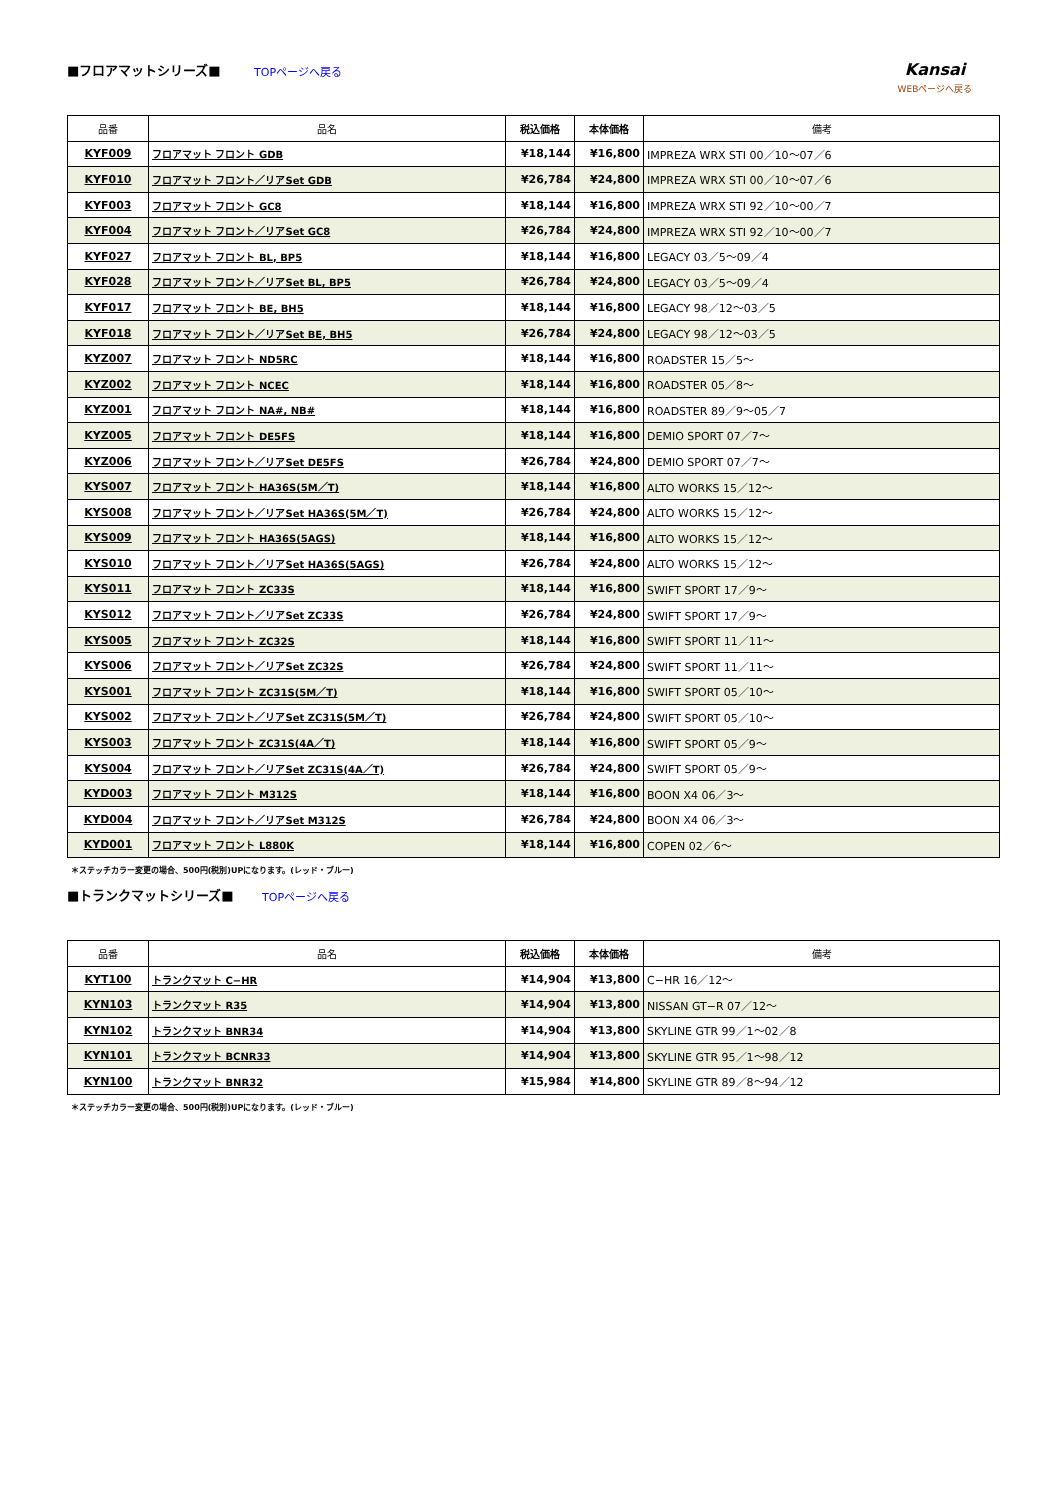■フロアマットシリーズ■
TOPページへ戻る
Kansai
WEBページへ戻る
| 品番 | 品名 | 税込価格 | 本体価格 | 備考 |
| --- | --- | --- | --- | --- |
| KYF009 | フロアマット フロント GDB | ¥18,144 | ¥16,800 | IMPREZA WRX STI 00／10～07／6 |
| KYF010 | フロアマット フロント／リアSet GDB | ¥26,784 | ¥24,800 | IMPREZA WRX STI 00／10～07／6 |
| KYF003 | フロアマット フロント GC8 | ¥18,144 | ¥16,800 | IMPREZA WRX STI 92／10～00／7 |
| KYF004 | フロアマット フロント／リアSet GC8 | ¥26,784 | ¥24,800 | IMPREZA WRX STI 92／10～00／7 |
| KYF027 | フロアマット フロント BL, BP5 | ¥18,144 | ¥16,800 | LEGACY 03／5～09／4 |
| KYF028 | フロアマット フロント／リアSet BL, BP5 | ¥26,784 | ¥24,800 | LEGACY 03／5～09／4 |
| KYF017 | フロアマット フロント BE, BH5 | ¥18,144 | ¥16,800 | LEGACY 98／12～03／5 |
| KYF018 | フロアマット フロント／リアSet BE, BH5 | ¥26,784 | ¥24,800 | LEGACY 98／12～03／5 |
| KYZ007 | フロアマット フロント ND5RC | ¥18,144 | ¥16,800 | ROADSTER 15／5～ |
| KYZ002 | フロアマット フロント NCEC | ¥18,144 | ¥16,800 | ROADSTER 05／8～ |
| KYZ001 | フロアマット フロント NA#, NB# | ¥18,144 | ¥16,800 | ROADSTER 89／9～05／7 |
| KYZ005 | フロアマット フロント DE5FS | ¥18,144 | ¥16,800 | DEMIO SPORT 07／7～ |
| KYZ006 | フロアマット フロント／リアSet DE5FS | ¥26,784 | ¥24,800 | DEMIO SPORT 07／7～ |
| KYS007 | フロアマット フロント HA36S(5M／T) | ¥18,144 | ¥16,800 | ALTO WORKS 15／12～ |
| KYS008 | フロアマット フロント／リアSet HA36S(5M／T) | ¥26,784 | ¥24,800 | ALTO WORKS 15／12～ |
| KYS009 | フロアマット フロント HA36S(5AGS) | ¥18,144 | ¥16,800 | ALTO WORKS 15／12～ |
| KYS010 | フロアマット フロント／リアSet HA36S(5AGS) | ¥26,784 | ¥24,800 | ALTO WORKS 15／12～ |
| KYS011 | フロアマット フロント ZC33S | ¥18,144 | ¥16,800 | SWIFT SPORT 17／9～ |
| KYS012 | フロアマット フロント／リアSet ZC33S | ¥26,784 | ¥24,800 | SWIFT SPORT 17／9～ |
| KYS005 | フロアマット フロント ZC32S | ¥18,144 | ¥16,800 | SWIFT SPORT 11／11～ |
| KYS006 | フロアマット フロント／リアSet ZC32S | ¥26,784 | ¥24,800 | SWIFT SPORT 11／11～ |
| KYS001 | フロアマット フロント ZC31S(5M／T) | ¥18,144 | ¥16,800 | SWIFT SPORT 05／10～ |
| KYS002 | フロアマット フロント／リアSet ZC31S(5M／T) | ¥26,784 | ¥24,800 | SWIFT SPORT 05／10～ |
| KYS003 | フロアマット フロント ZC31S(4A／T) | ¥18,144 | ¥16,800 | SWIFT SPORT 05／9～ |
| KYS004 | フロアマット フロント／リアSet ZC31S(4A／T) | ¥26,784 | ¥24,800 | SWIFT SPORT 05／9～ |
| KYD003 | フロアマット フロント M312S | ¥18,144 | ¥16,800 | BOON X4 06／3～ |
| KYD004 | フロアマット フロント／リアSet M312S | ¥26,784 | ¥24,800 | BOON X4 06／3～ |
| KYD001 | フロアマット フロント L880K | ¥18,144 | ¥16,800 | COPEN 02／6～ |
＊ステッチカラー変更の場合、500円(税別)UPになります。(レッド・ブルー)
■トランクマットシリーズ■
TOPページへ戻る
| 品番 | 品名 | 税込価格 | 本体価格 | 備考 |
| --- | --- | --- | --- | --- |
| KYT100 | トランクマット C−HR | ¥14,904 | ¥13,800 | C−HR 16／12～ |
| KYN103 | トランクマット R35 | ¥14,904 | ¥13,800 | NISSAN GT−R 07／12～ |
| KYN102 | トランクマット BNR34 | ¥14,904 | ¥13,800 | SKYLINE GTR 99／1～02／8 |
| KYN101 | トランクマット BCNR33 | ¥14,904 | ¥13,800 | SKYLINE GTR 95／1～98／12 |
| KYN100 | トランクマット BNR32 | ¥15,984 | ¥14,800 | SKYLINE GTR 89／8～94／12 |
＊ステッチカラー変更の場合、500円(税別)UPになります。(レッド・ブルー)